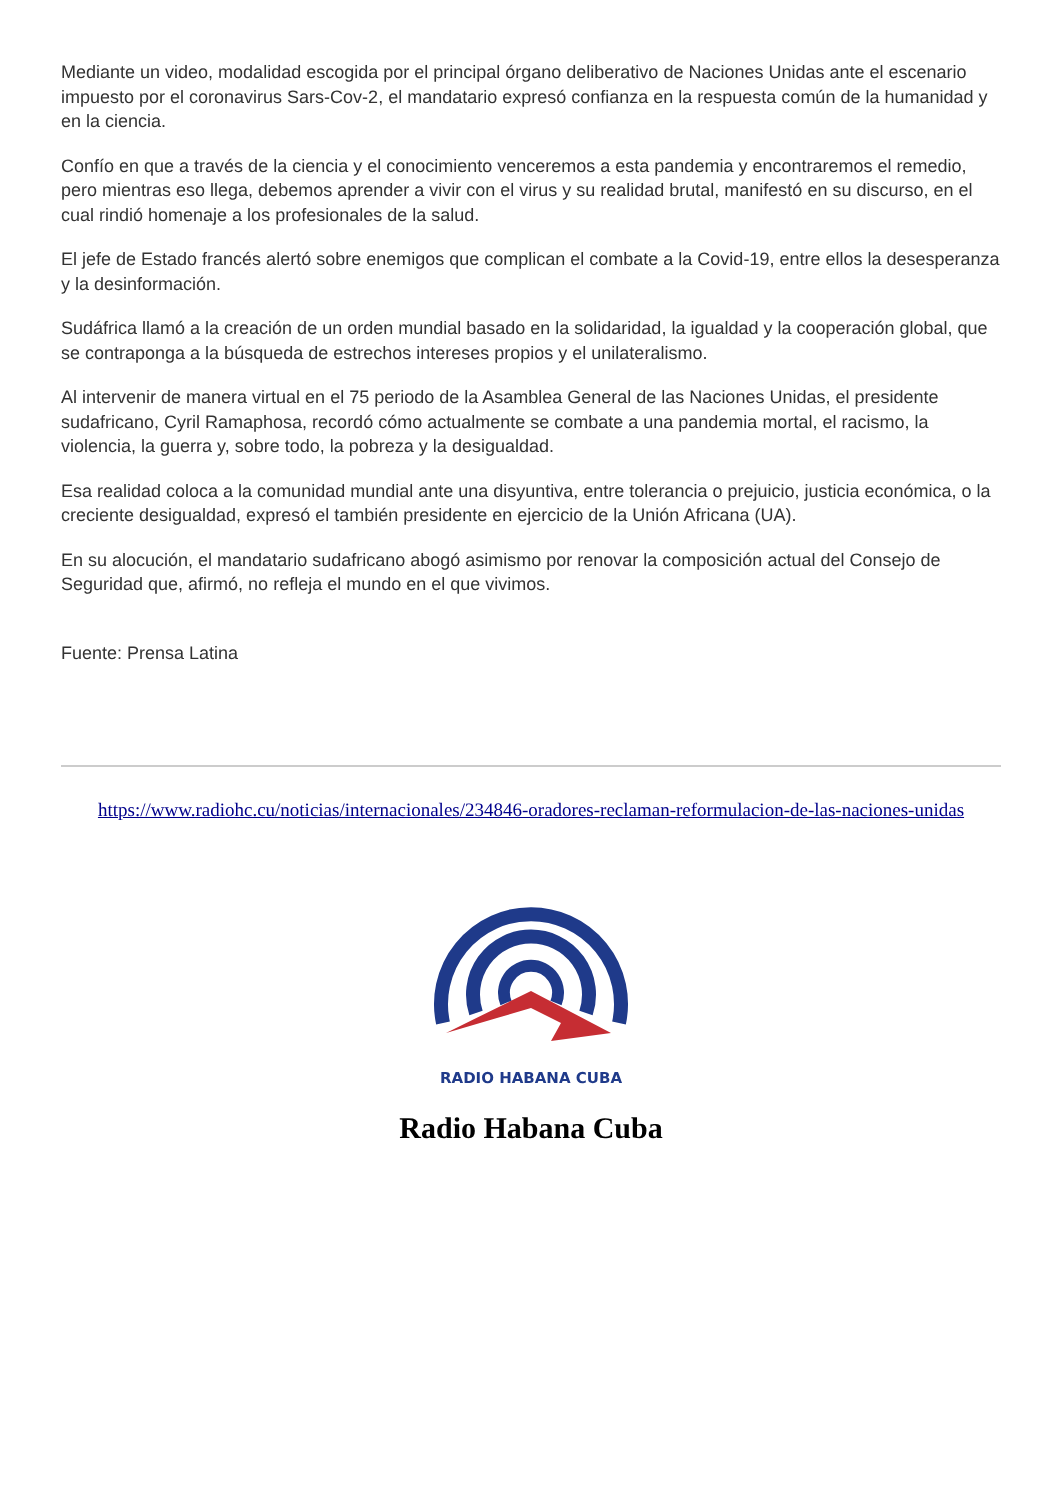Mediante un video, modalidad escogida por el principal órgano deliberativo de Naciones Unidas ante el escenario impuesto por el coronavirus Sars-Cov-2, el mandatario expresó confianza en la respuesta común de la humanidad y en la ciencia.
Confío en que a través de la ciencia y el conocimiento venceremos a esta pandemia y encontraremos el remedio, pero mientras eso llega, debemos aprender a vivir con el virus y su realidad brutal, manifestó en su discurso, en el cual rindió homenaje a los profesionales de la salud.
El jefe de Estado francés alertó sobre enemigos que complican el combate a la Covid-19, entre ellos la desesperanza y la desinformación.
Sudáfrica llamó a la creación de un orden mundial basado en la solidaridad, la igualdad y la cooperación global, que se contraponga a la búsqueda de estrechos intereses propios y el unilateralismo.
Al intervenir de manera virtual en el 75 periodo de la Asamblea General de las Naciones Unidas, el presidente sudafricano, Cyril Ramaphosa, recordó cómo actualmente se combate a una pandemia mortal, el racismo, la violencia, la guerra y, sobre todo, la pobreza y la desigualdad.
Esa realidad coloca a la comunidad mundial ante una disyuntiva, entre tolerancia o prejuicio, justicia económica, o la creciente desigualdad, expresó el también presidente en ejercicio de la Unión Africana (UA).
En su alocución, el mandatario sudafricano abogó asimismo por renovar la composición actual del Consejo de Seguridad que, afirmó, no refleja el mundo en el que vivimos.
Fuente: Prensa Latina
https://www.radiohc.cu/noticias/internacionales/234846-oradores-reclaman-reformulacion-de-las-naciones-unidas
RADIO HABANA CUBA
Radio Habana Cuba